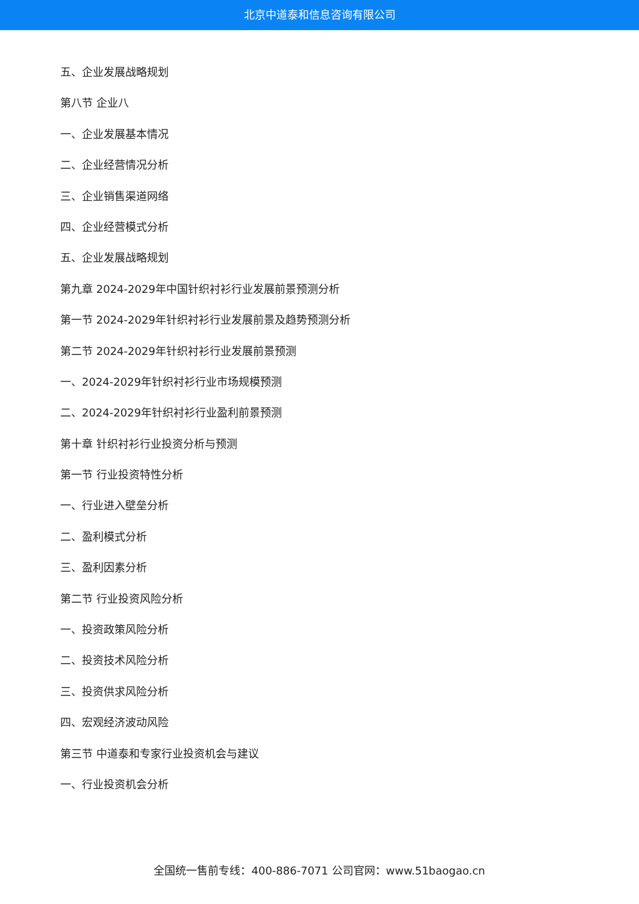北京中道泰和信息咨询有限公司
五、企业发展战略规划
第八节 企业八
一、企业发展基本情况
二、企业经营情况分析
三、企业销售渠道网络
四、企业经营模式分析
五、企业发展战略规划
第九章 2024-2029年中国针织衬衫行业发展前景预测分析
第一节 2024-2029年针织衬衫行业发展前景及趋势预测分析
第二节 2024-2029年针织衬衫行业发展前景预测
一、2024-2029年针织衬衫行业市场规模预测
二、2024-2029年针织衬衫行业盈利前景预测
第十章 针织衬衫行业投资分析与预测
第一节 行业投资特性分析
一、行业进入壁垒分析
二、盈利模式分析
三、盈利因素分析
第二节 行业投资风险分析
一、投资政策风险分析
二、投资技术风险分析
三、投资供求风险分析
四、宏观经济波动风险
第三节 中道泰和专家行业投资机会与建议
一、行业投资机会分析
全国统一售前专线：400-886-7071 公司官网：www.51baogao.cn